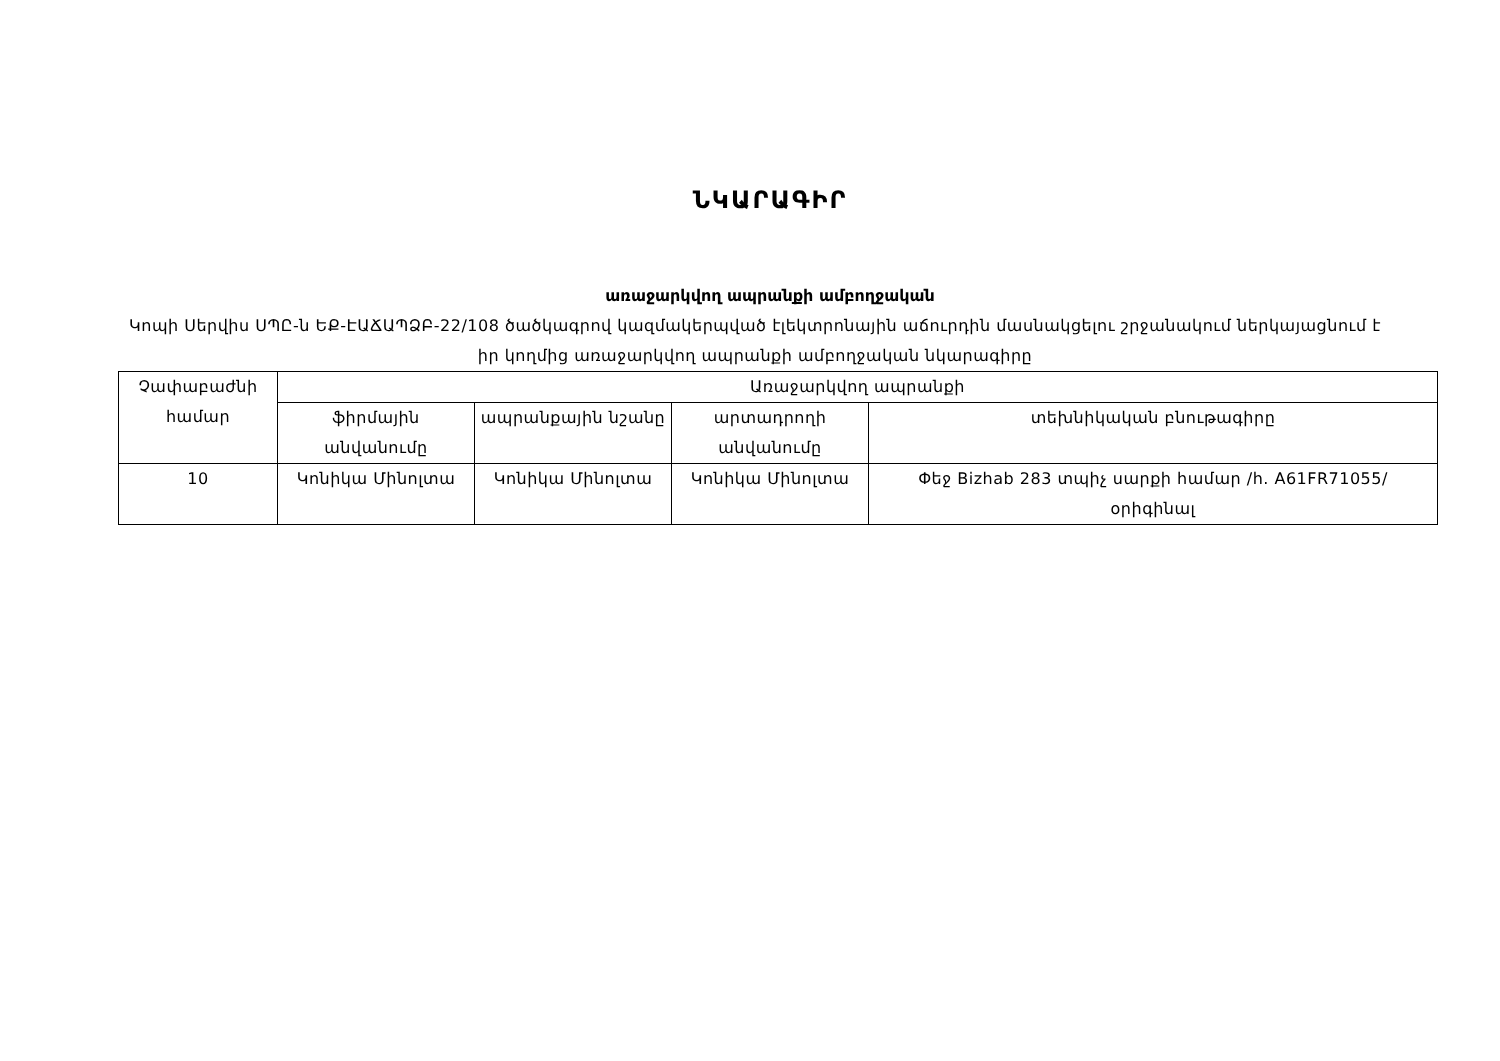ՆԿԱՐԱԳԻՐ
առաջարկվող ապրանքի ամբողջական
Կոպի Սերվիս ՍՊԸ-ն ԵՔ-ԷԱՃԱՊՁԲ-22/108 ծածկագրով կազմակերպված էլեկտրոնային աճուրդին մասնակցելու շրջանակում ներկայացնում է իր կողմից առաջարկվող ապրանքի ամբողջական նկարագիրը
| Չափաբաժնի համար | Առաջարկվող ապրանքի | | | |
| --- | --- | --- | --- | --- |
| | ֆիրմային անվանումը | ապրանքային նշանը | արտադրողի անվանումը | տեխնիկական բնութագիրը |
| 10 | Կոնիկա Մինոլտա | Կոնիկա Մինոլտա | Կոնիկա Մինոլտա | Փեջ Bizhab 283 տպիչ սարքի համար /հ. A61FR71055/ օրիգինալ |